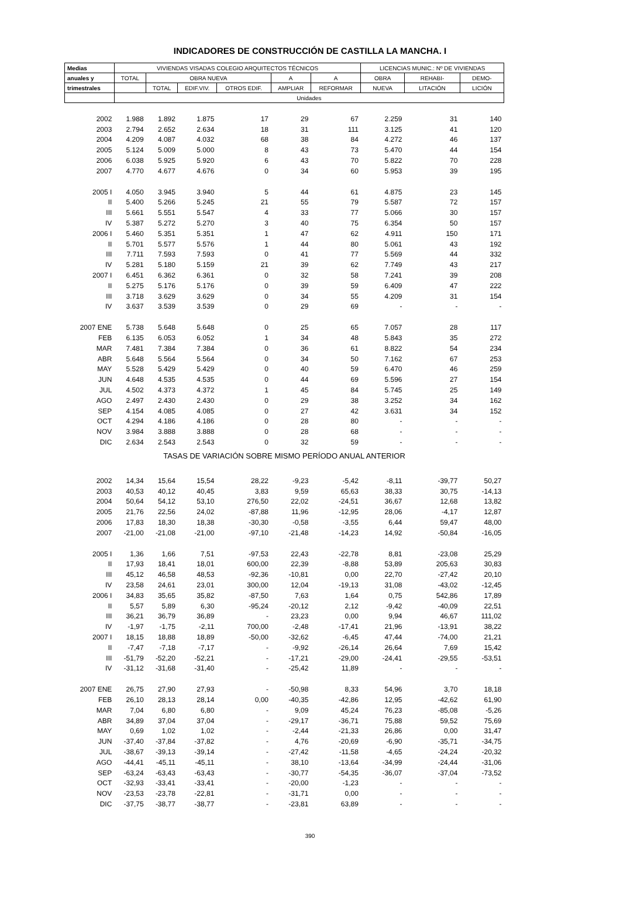INDICADORES DE CONSTRUCCIÓN DE CASTILLA LA MANCHA. I
| Medias | VIVIENDAS VISADAS COLEGIO ARQUITECTOS TÉCNICOS | | | | | | LICENCIAS MUNIC.: Nº DE VIVIENDAS | | |
| --- | --- | --- | --- | --- | --- | --- | --- | --- | --- |
| anuales y | TOTAL | OBRA NUEVA | | | A | A | OBRA | REHABI- | DEMO- |
| trimestrales | | TOTAL | EDIF.VIV. | OTROS EDIF. | AMPLIAR | REFORMAR | NUEVA | LITACIÓN | LICIÓN |
| | Unidades | | | | | | | | |
| 2002 | 1.988 | 1.892 | 1.875 | 17 | 29 | 67 | 2.259 | 31 | 140 |
| 2003 | 2.794 | 2.652 | 2.634 | 18 | 31 | 111 | 3.125 | 41 | 120 |
| 2004 | 4.209 | 4.087 | 4.032 | 68 | 38 | 84 | 4.272 | 46 | 137 |
| 2005 | 5.124 | 5.009 | 5.000 | 8 | 43 | 73 | 5.470 | 44 | 154 |
| 2006 | 6.038 | 5.925 | 5.920 | 6 | 43 | 70 | 5.822 | 70 | 228 |
| 2007 | 4.770 | 4.677 | 4.676 | 0 | 34 | 60 | 5.953 | 39 | 195 |
| 2005 I | 4.050 | 3.945 | 3.940 | 5 | 44 | 61 | 4.875 | 23 | 145 |
| II | 5.400 | 5.266 | 5.245 | 21 | 55 | 79 | 5.587 | 72 | 157 |
| III | 5.661 | 5.551 | 5.547 | 4 | 33 | 77 | 5.066 | 30 | 157 |
| IV | 5.387 | 5.272 | 5.270 | 3 | 40 | 75 | 6.354 | 50 | 157 |
| 2006 I | 5.460 | 5.351 | 5.351 | 1 | 47 | 62 | 4.911 | 150 | 171 |
| II | 5.701 | 5.577 | 5.576 | 1 | 44 | 80 | 5.061 | 43 | 192 |
| III | 7.711 | 7.593 | 7.593 | 0 | 41 | 77 | 5.569 | 44 | 332 |
| IV | 5.281 | 5.180 | 5.159 | 21 | 39 | 62 | 7.749 | 43 | 217 |
| 2007 I | 6.451 | 6.362 | 6.361 | 0 | 32 | 58 | 7.241 | 39 | 208 |
| II | 5.275 | 5.176 | 5.176 | 0 | 39 | 59 | 6.409 | 47 | 222 |
| III | 3.718 | 3.629 | 3.629 | 0 | 34 | 55 | 4.209 | 31 | 154 |
| IV | 3.637 | 3.539 | 3.539 | 0 | 29 | 69 | - | - | - |
| 2007 ENE | 5.738 | 5.648 | 5.648 | 0 | 25 | 65 | 7.057 | 28 | 117 |
| FEB | 6.135 | 6.053 | 6.052 | 1 | 34 | 48 | 5.843 | 35 | 272 |
| MAR | 7.481 | 7.384 | 7.384 | 0 | 36 | 61 | 8.822 | 54 | 234 |
| ABR | 5.648 | 5.564 | 5.564 | 0 | 34 | 50 | 7.162 | 67 | 253 |
| MAY | 5.528 | 5.429 | 5.429 | 0 | 40 | 59 | 6.470 | 46 | 259 |
| JUN | 4.648 | 4.535 | 4.535 | 0 | 44 | 69 | 5.596 | 27 | 154 |
| JUL | 4.502 | 4.373 | 4.372 | 1 | 45 | 84 | 5.745 | 25 | 149 |
| AGO | 2.497 | 2.430 | 2.430 | 0 | 29 | 38 | 3.252 | 34 | 162 |
| SEP | 4.154 | 4.085 | 4.085 | 0 | 27 | 42 | 3.631 | 34 | 152 |
| OCT | 4.294 | 4.186 | 4.186 | 0 | 28 | 80 | - | - | - |
| NOV | 3.984 | 3.888 | 3.888 | 0 | 28 | 68 | - | - | - |
| DIC | 2.634 | 2.543 | 2.543 | 0 | 32 | 59 | - | - | - |
| TASAS DE VARIACIÓN SOBRE MISMO PERÍODO ANUAL ANTERIOR | | | | | | | | | |
| 2002 | 14,34 | 15,64 | 15,54 | 28,22 | -9,23 | -5,42 | -8,11 | -39,77 | 50,27 |
| 2003 | 40,53 | 40,12 | 40,45 | 3,83 | 9,59 | 65,63 | 38,33 | 30,75 | -14,13 |
| 2004 | 50,64 | 54,12 | 53,10 | 276,50 | 22,02 | -24,51 | 36,67 | 12,68 | 13,82 |
| 2005 | 21,76 | 22,56 | 24,02 | -87,88 | 11,96 | -12,95 | 28,06 | -4,17 | 12,87 |
| 2006 | 17,83 | 18,30 | 18,38 | -30,30 | -0,58 | -3,55 | 6,44 | 59,47 | 48,00 |
| 2007 | -21,00 | -21,08 | -21,00 | -97,10 | -21,48 | -14,23 | 14,92 | -50,84 | -16,05 |
| 2005 I | 1,36 | 1,66 | 7,51 | -97,53 | 22,43 | -22,78 | 8,81 | -23,08 | 25,29 |
| II | 17,93 | 18,41 | 18,01 | 600,00 | 22,39 | -8,88 | 53,89 | 205,63 | 30,83 |
| III | 45,12 | 46,58 | 48,53 | -92,36 | -10,81 | 0,00 | 22,70 | -27,42 | 20,10 |
| IV | 23,58 | 24,61 | 23,01 | 300,00 | 12,04 | -19,13 | 31,08 | -43,02 | -12,45 |
| 2006 I | 34,83 | 35,65 | 35,82 | -87,50 | 7,63 | 1,64 | 0,75 | 542,86 | 17,89 |
| II | 5,57 | 5,89 | 6,30 | -95,24 | -20,12 | 2,12 | -9,42 | -40,09 | 22,51 |
| III | 36,21 | 36,79 | 36,89 | - | 23,23 | 0,00 | 9,94 | 46,67 | 111,02 |
| IV | -1,97 | -1,75 | -2,11 | 700,00 | -2,48 | -17,41 | 21,96 | -13,91 | 38,22 |
| 2007 I | 18,15 | 18,88 | 18,89 | -50,00 | -32,62 | -6,45 | 47,44 | -74,00 | 21,21 |
| II | -7,47 | -7,18 | -7,17 | - | -9,92 | -26,14 | 26,64 | 7,69 | 15,42 |
| III | -51,79 | -52,20 | -52,21 | - | -17,21 | -29,00 | -24,41 | -29,55 | -53,51 |
| IV | -31,12 | -31,68 | -31,40 | - | -25,42 | 11,89 | - | - | - |
| 2007 ENE | 26,75 | 27,90 | 27,93 | - | -50,98 | 8,33 | 54,96 | 3,70 | 18,18 |
| FEB | 26,10 | 28,13 | 28,14 | 0,00 | -40,35 | -42,86 | 12,95 | -42,62 | 61,90 |
| MAR | 7,04 | 6,80 | 6,80 | - | 9,09 | 45,24 | 76,23 | -85,08 | -5,26 |
| ABR | 34,89 | 37,04 | 37,04 | - | -29,17 | -36,71 | 75,88 | 59,52 | 75,69 |
| MAY | 0,69 | 1,02 | 1,02 | - | -2,44 | -21,33 | 26,86 | 0,00 | 31,47 |
| JUN | -37,40 | -37,84 | -37,82 | - | 4,76 | -20,69 | -6,90 | -35,71 | -34,75 |
| JUL | -38,67 | -39,13 | -39,14 | - | -27,42 | -11,58 | -4,65 | -24,24 | -20,32 |
| AGO | -44,41 | -45,11 | -45,11 | - | 38,10 | -13,64 | -34,99 | -24,44 | -31,06 |
| SEP | -63,24 | -63,43 | -63,43 | - | -30,77 | -54,35 | -36,07 | -37,04 | -73,52 |
| OCT | -32,93 | -33,41 | -33,41 | - | -20,00 | -1,23 | - | - | - |
| NOV | -23,53 | -23,78 | -22,81 | - | -31,71 | 0,00 | - | - | - |
| DIC | -37,75 | -38,77 | -38,77 | - | -23,81 | 63,89 | - | - | - |
390